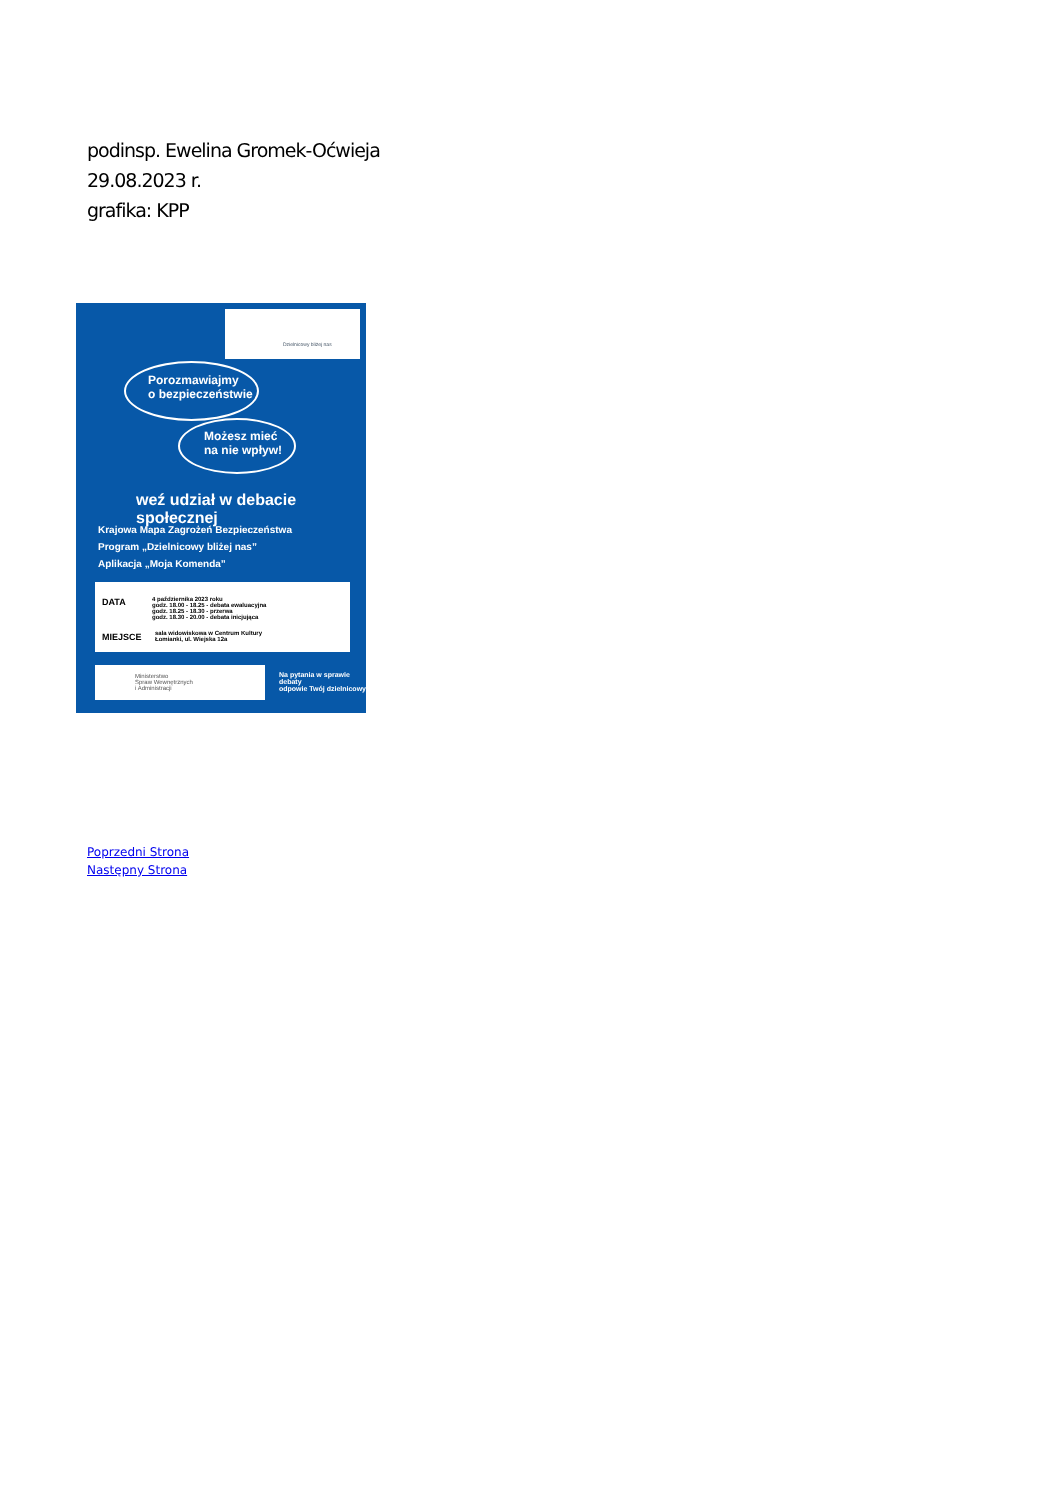podinsp. Ewelina Gromek-Oćwieja
29.08.2023 r.
grafika: KPP
Dzielnicowy bliżej nas
Porozmawiajmy
o bezpieczeństwie
Możesz mieć
na nie wpływ!
weź udział w debacie społecznej
Krajowa Mapa Zagrożeń Bezpieczeństwa
Program „Dzielnicowy bliżej nas”
Aplikacja „Moja Komenda”
DATA
4 października 2023 roku
godz. 18.00 - 18.25 - debata ewaluacyjna
godz. 18.25 - 18.30 - przerwa
godz. 18.30 - 20.00 - debata inicjująca
MIEJSCE
sala widowiskowa w Centrum Kultury
Łomianki, ul. Wiejska 12a
Ministerstwo
Spraw Wewnętrznych
i Administracji
Na pytania w sprawie debaty
odpowie Twój dzielnicowy
Poprzedni Strona
Następny Strona